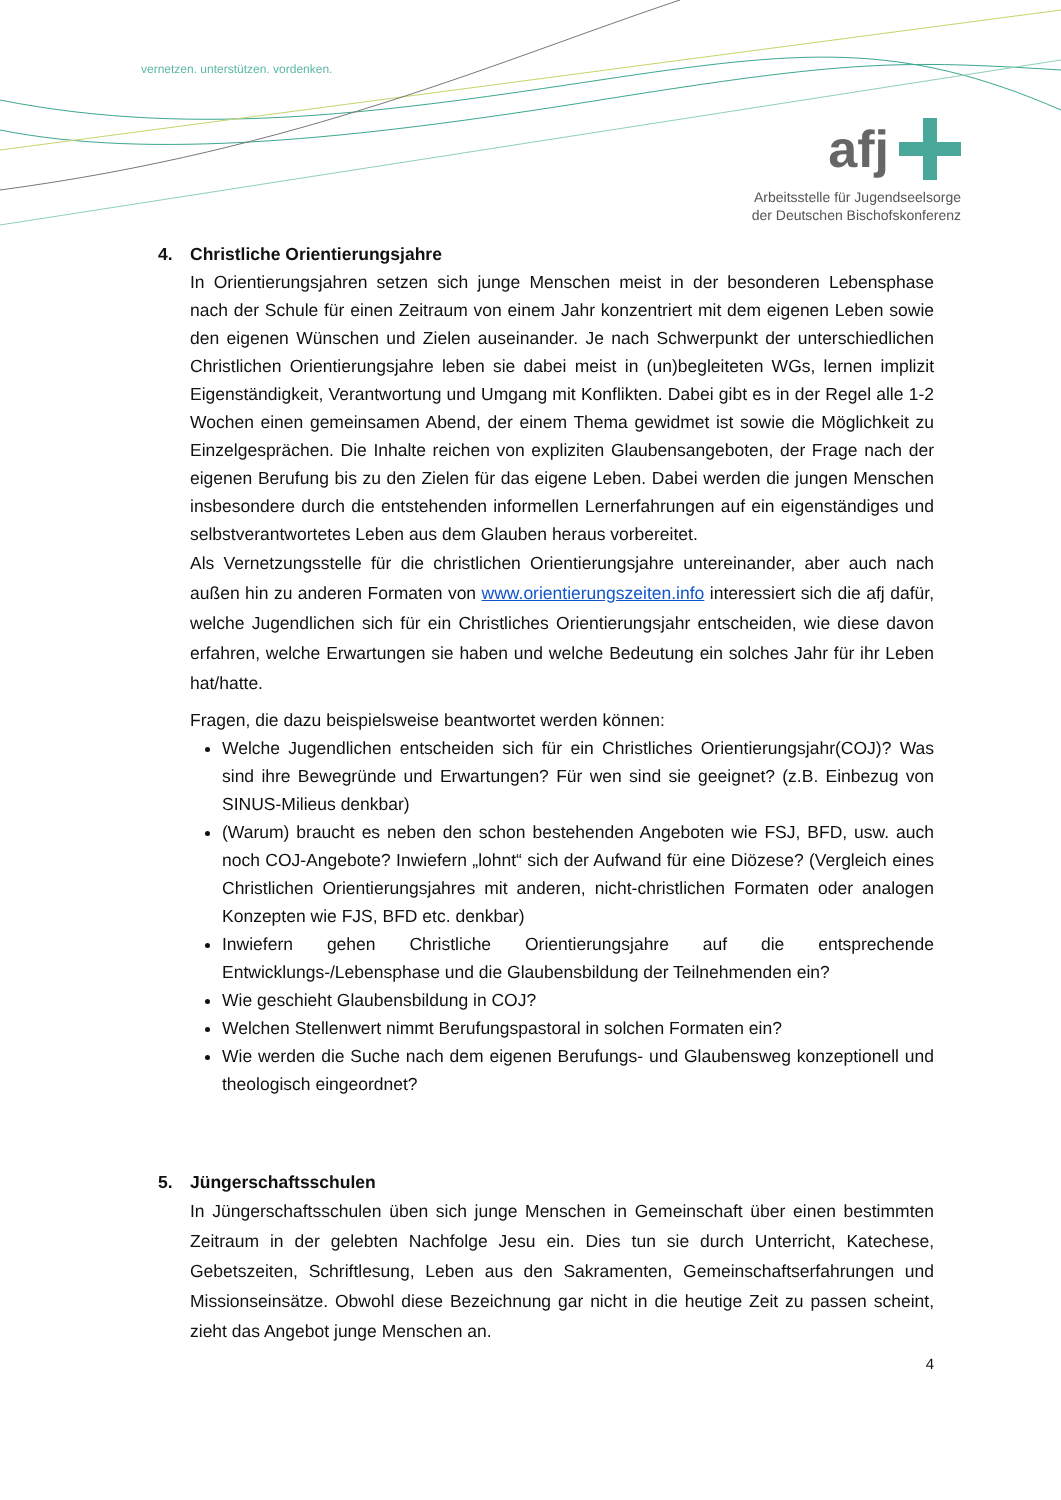vernetzen. unterstützen. vordenken.
afj
Arbeitsstelle für Jugendseelsorge
der Deutschen Bischofskonferenz
4. Christliche Orientierungsjahre
In Orientierungsjahren setzen sich junge Menschen meist in der besonderen Lebensphase nach der Schule für einen Zeitraum von einem Jahr konzentriert mit dem eigenen Leben sowie den eigenen Wünschen und Zielen auseinander. Je nach Schwerpunkt der unterschiedlichen Christlichen Orientierungsjahre leben sie dabei meist in (un)begleiteten WGs, lernen implizit Eigenständigkeit, Verantwortung und Umgang mit Konflikten. Dabei gibt es in der Regel alle 1-2 Wochen einen gemeinsamen Abend, der einem Thema gewidmet ist sowie die Möglichkeit zu Einzelgesprächen. Die Inhalte reichen von expliziten Glaubensangeboten, der Frage nach der eigenen Berufung bis zu den Zielen für das eigene Leben. Dabei werden die jungen Menschen insbesondere durch die entstehenden informellen Lernerfahrungen auf ein eigenständiges und selbstverantwortetes Leben aus dem Glauben heraus vorbereitet.
Als Vernetzungsstelle für die christlichen Orientierungsjahre untereinander, aber auch nach außen hin zu anderen Formaten von www.orientierungszeiten.info interessiert sich die afj dafür, welche Jugendlichen sich für ein Christliches Orientierungsjahr entscheiden, wie diese davon erfahren, welche Erwartungen sie haben und welche Bedeutung ein solches Jahr für ihr Leben hat/hatte.
Fragen, die dazu beispielsweise beantwortet werden können:
Welche Jugendlichen entscheiden sich für ein Christliches Orientierungsjahr(COJ)? Was sind ihre Bewegründe und Erwartungen? Für wen sind sie geeignet? (z.B. Einbezug von SINUS-Milieus denkbar)
(Warum) braucht es neben den schon bestehenden Angeboten wie FSJ, BFD, usw. auch noch COJ-Angebote? Inwiefern „lohnt“ sich der Aufwand für eine Diözese? (Vergleich eines Christlichen Orientierungsjahres mit anderen, nicht-christlichen Formaten oder analogen Konzepten wie FJS, BFD etc. denkbar)
Inwiefern gehen Christliche Orientierungsjahre auf die entsprechende Entwicklungs-/Lebensphase und die Glaubensbildung der Teilnehmenden ein?
Wie geschieht Glaubensbildung in COJ?
Welchen Stellenwert nimmt Berufungspastoral in solchen Formaten ein?
Wie werden die Suche nach dem eigenen Berufungs- und Glaubensweg konzeptionell und theologisch eingeordnet?
5. Jüngerschaftsschulen
In Jüngerschaftsschulen üben sich junge Menschen in Gemeinschaft über einen bestimmten Zeitraum in der gelebten Nachfolge Jesu ein. Dies tun sie durch Unterricht, Katechese, Gebetszeiten, Schriftlesung, Leben aus den Sakramenten, Gemeinschaftserfahrungen und Missionseinsätze. Obwohl diese Bezeichnung gar nicht in die heutige Zeit zu passen scheint, zieht das Angebot junge Menschen an.
4